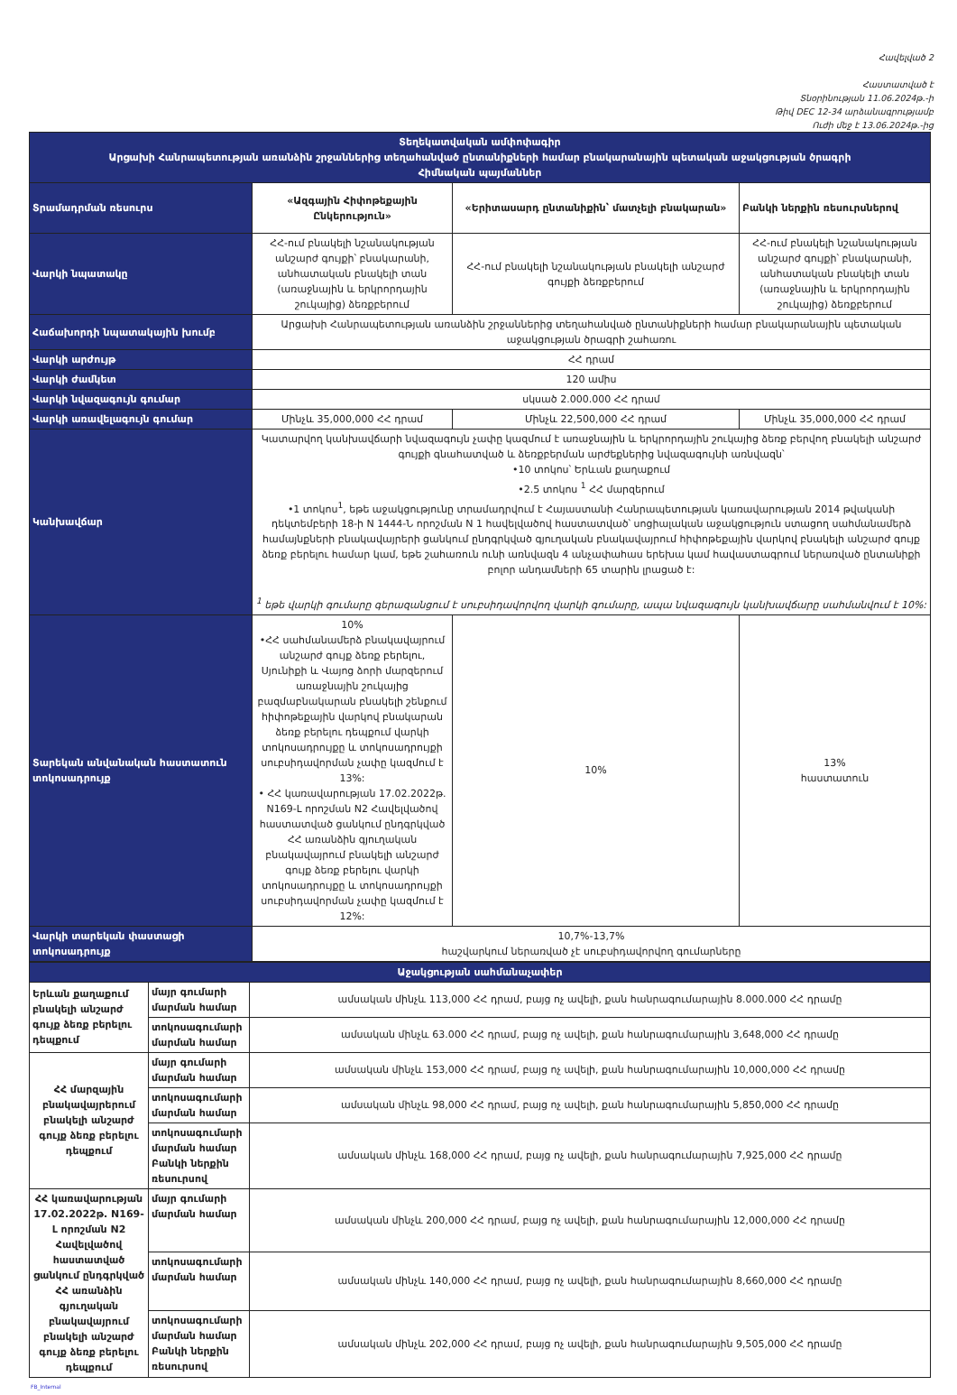Հավելված 2
Հաստատված է
Տնօրինության 11.06.2024թ.-ի
Թիվ DEC 12-34 արձանագրությամբ
Ուժի մեջ է 13.06.2024թ.-ից
| Տեղեկատվական ամփոփագիր Արցախի Հանրապետության առանձին շրջաններից տեղահանված ընտանիքների համար բնակարանային պետական աջակցության ծրագրի Հիմնական պայմաններ | | | |
| Տրամադրման ռեսուրս | «Ազգային Հիփոթեքային Ընկերություն» | «Երիտասարդ ընտանիքին՝ մատչելի բնակարան» | Բանկի ներքին ռեսուրսներով |
| Վարկի նպատակը | ՀՀ-ում բնակելի նշանակության անշարժ գույքի՝ բնակարանի, անհատական բնակելի տան (առաջնային և երկրորդային շուկայից) ձեռքբերում | ՀՀ-ում բնակելի նշանակության բնակելի անշարժ գույքի ձեռքբերում | ՀՀ-ում բնակելի նշանակության անշարժ գույքի՝ բնակարանի, անհատական բնակելի տան (առաջնային և երկրորդային շուկայից) ձեռքբերում |
| Հաճախորդի նպատակային խումբ | Արցախի Հանրապետության առանձին շրջաններից տեղահանված ընտանիքների համար բնակարանային պետական աջակցության ծրագրի շահառու | | |
| Վարկի արժույթ | ՀՀ դրամ | | |
| Վարկի ժամկետ | 120 ամիս | | |
| Վարկի նվազագույն գումար | սկսած 2.000.000 ՀՀ դրամ | | |
| Վարկի առավելագույն գումար | Մինչև 35,000,000 ՀՀ դրամ | Մինչև 22,500,000 ՀՀ դրամ | Մինչև 35,000,000 ՀՀ դրամ |
| Կանխավճար | Կատարվող կանխավճարի նվազագույն չափը կազմում է առաջնային և երկրորդային շուկայից ձեռք բերվող բնակելի անշարժ գույքի գնահատված և ձեռքբերման արժեքներից նվազագույնի առնվազն՝ •10 տոկոս՝ Երևան քաղաքում •2.5 տոկոս <sup>1</sup> ՀՀ մարզերում •1 տոկոս<sup>1</sup>, եթե աջակցությունը տրամադրվում է Հայաստանի Հանրապետության կառավարության 2014 թվականի դեկտեմբերի 18-ի N 1444-Ն որոշման N 1 հավելվածով հաստատված՝ սոցիալական աջակցություն ստացող սահմանամերձ համայնքների բնակավայրերի ցանկում ընդգրկված գյուղական բնակավայրում հիփոթեքային վարկով բնակելի անշարժ գույք ձեռք բերելու համար կամ, եթե շահառուն ունի առնվազն 4 անչափահաս երեխա կամ հավաստագրում ներառված ընտանիքի բոլոր անդամների 65 տարին լրացած է: <sup>1</sup> եթե վարկի գումարը գերազանցում է սուբսիդավորվող վարկի գումարը, ապա նվազագույն կանխավճարը սահմանվում է 10%: | | |
| Տարեկան անվանական հաստատուն տոկոսադրույք | 10% •ՀՀ սահմանամերձ բնակավայրում անշարժ գույք ձեռք բերելու, Սյունիքի և Վայոց ձորի մարզերում առաջնային շուկայից բազմաբնակարան բնակելի շենքում հիփոթեքային վարկով բնակարան ձեռք բերելու դեպքում վարկի տոկոսադրույքը և տոկոսադրույքի սուբսիդավորման չափը կազմում է 13%: • ՀՀ կառավարության 17.02.2022թ. N169-Լ որոշման N2 Հավելվածով հաստատված ցանկում ընդգրկված ՀՀ առանձին գյուղական բնակավայրում բնակելի անշարժ գույք ձեռք բերելու վարկի տոկոսադրույքը և տոկոսադրույքի սուբսիդավորման չափը կազմում է 12%: | 10% | 13% հաստատուն |
| Վարկի տարեկան փաստացի տոկոսադրույք | 10,7%-13,7% հաշվարկում ներառված չէ սուբսիդավորվող գումարները | | |
| Աջակցության սահմանաչափեր | | |
| Երևան քաղաքում բնակելի անշարժ գույք ձեռք բերելու դեպքում | մայր գումարի մարման համար | ամսական մինչև 113,000 ՀՀ դրամ, բայց ոչ ավելի, քան հանրագումարային 8.000.000 ՀՀ դրամը |
| | տոկոսագումարի մարման համար | ամսական մինչև 63.000 ՀՀ դրամ, բայց ոչ ավելի, քան հանրագումարային 3,648,000 ՀՀ դրամը |
| ՀՀ մարզային բնակավայրերում բնակելի անշարժ գույք ձեռք բերելու դեպքում | մայր գումարի մարման համար | ամսական մինչև 153,000 ՀՀ դրամ, բայց ոչ ավելի, քան հանրագումարային 10,000,000 ՀՀ դրամը |
| | տոկոսագումարի մարման համար | ամսական մինչև 98,000 ՀՀ դրամ, բայց ոչ ավելի, քան հանրագումարային 5,850,000 ՀՀ դրամը |
| | տոկոսագումարի մարման համար Բանկի ներքին ռեսուրսով | ամսական մինչև 168,000 ՀՀ դրամ, բայց ոչ ավելի, քան հանրագումարային 7,925,000 ՀՀ դրամը |
| ՀՀ կառավարության 17.02.2022թ. N169-Լ որոշման N2 Հավելվածով հաստատված ցանկում ընդգրկված ՀՀ առանձին գյուղական բնակավայրում բնակելի անշարժ գույք ձեռք բերելու դեպքում | մայր գումարի մարման համար | ամսական մինչև 200,000 ՀՀ դրամ, բայց ոչ ավելի, քան հանրագումարային 12,000,000 ՀՀ դրամը |
| | տոկոսագումարի մարման համար | ամսական մինչև 140,000 ՀՀ դրամ, բայց ոչ ավելի, քան հանրագումարային 8,660,000 ՀՀ դրամը |
| | տոկոսագումարի մարման համար Բանկի ներքին ռեսուրսով | ամսական մինչև 202,000 ՀՀ դրամ, բայց ոչ ավելի, քան հանրագումարային 9,505,000 ՀՀ դրամը |
FB_Internal